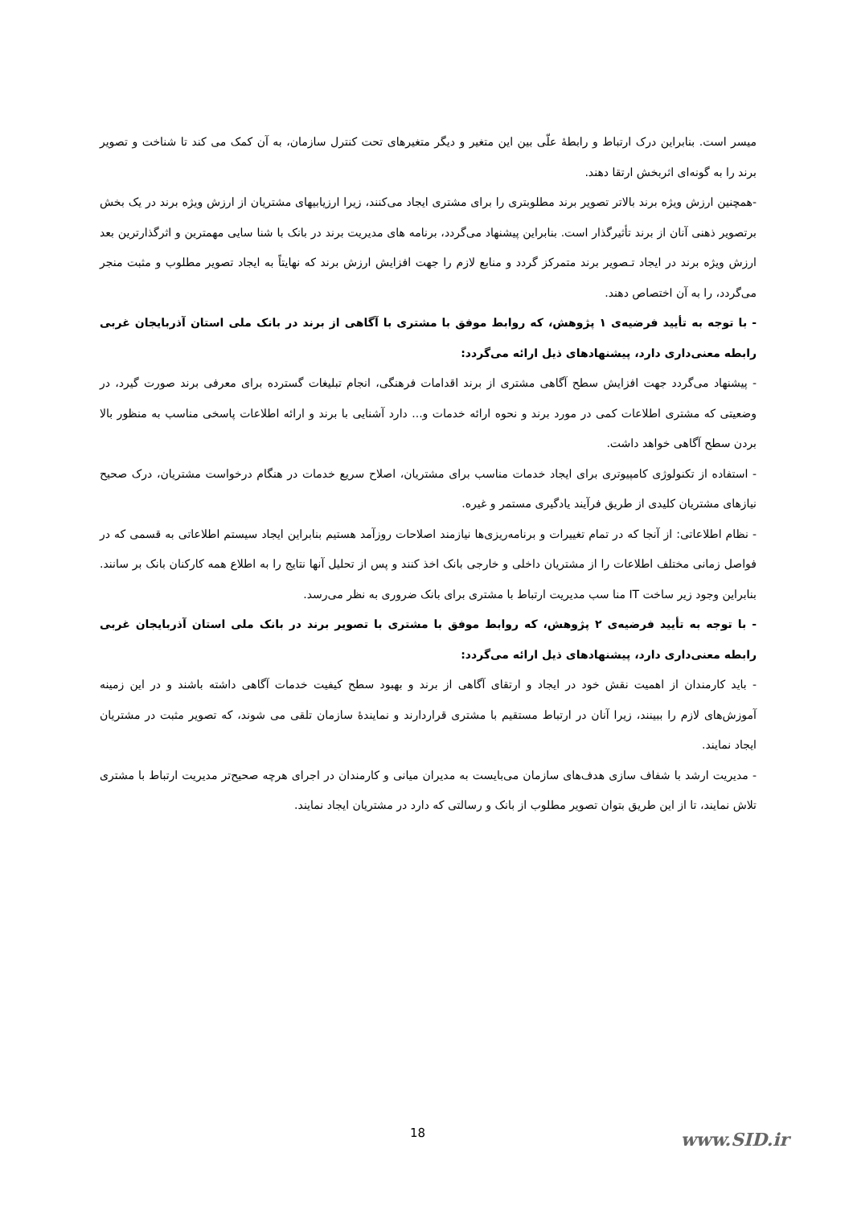میسر است. بنابراین درک ارتباط و رابطهٔ علّی بین این متغیر و دیگر متغیرهای تحت کنترل سازمان، به آن کمک می کند تا شناخت و تصویر برند را به گونه‌ای اثربخش ارتقا دهند.
-همچنین ارزش ویژه برند بالاتر تصویر برند مطلوبتری را برای مشتری ایجاد می‌کنند، زیرا ارزیابیهای مشتریان از ارزش ویژه برند در یک بخش برتصویر ذهنی آنان از برند تأثیرگذار است. بنابراین پیشنهاد می‌گردد، برنامه های مدیریت برند در بانک با شنا سایی مهمترین و اثرگذارترین بعد ارزش ویژه برند در ایجاد تـصویر برند متمرکز گردد و منابع لازم را جهت افزایش ارزش برند که نهایتاً به ایجاد تصویر مطلوب و مثبت منجر می‌گردد، را به آن اختصاص دهند.
- با توجه به تأیید فرضیه‌ی ۱ پژوهش، که روابط موفق با مشتری با آگاهی از برند در بانک ملی استان آذربایجان غربی رابطه معنی‌داری دارد، پیشنهادهای ذیل ارائه می‌گردد:
- پیشنهاد می‌گردد جهت افزایش سطح آگاهی مشتری از برند اقدامات فرهنگی، انجام تبلیغات گسترده برای معرفی برند صورت گیرد، در وضعیتی که مشتری اطلاعات کمی در مورد برند و نحوه ارائه خدمات و... دارد آشنایی با برند و ارائه اطلاعات پاسخی مناسب به منظور بالا بردن سطح آگاهی خواهد داشت.
- استفاده از تکنولوژی کامپیوتری برای ایجاد خدمات مناسب برای مشتریان، اصلاح سریع خدمات در هنگام درخواست مشتریان، درک صحیح نیازهای مشتریان کلیدی از طریق فرآیند یادگیری مستمر و غیره.
- نظام اطلاعاتی: از آنجا که در تمام تغییرات و برنامه‌ریزی‌ها نیازمند اصلاحات روزآمد هستیم بنابراین ایجاد سیستم اطلاعاتی به قسمی که در فواصل زمانی مختلف اطلاعات را از مشتریان داخلی و خارجی بانک اخذ کنند و پس از تحلیل آنها نتایج را به اطلاع همه کارکنان بانک بر سانند. بنابراین وجود زیر ساخت IT منا سب مدیریت ارتباط با مشتری برای بانک ضروری به نظر می‌رسد.
- با توجه به تأیید فرضیه‌ی ۲ پژوهش، که روابط موفق با مشتری با تصویر برند در بانک ملی استان آذربایجان غربی رابطه معنی‌داری دارد، پیشنهادهای ذیل ارائه می‌گردد:
- باید کارمندان از اهمیت نقش خود در ایجاد و ارتقای آگاهی از برند و بهبود سطح کیفیت خدمات آگاهی داشته باشند و در این زمینه آموزش‌های لازم را ببینند، زیرا آنان در ارتباط مستقیم با مشتری قراردارند و نمایندهٔ سازمان تلقی می شوند، که تصویر مثبت در مشتریان ایجاد نمایند.
- مدیریت ارشد با شفاف سازی هدف‌های سازمان می‌بایست به مدیران میانی و کارمندان در اجرای هرچه صحیح‌تر مدیریت ارتباط با مشتری تلاش نمایند، تا از این طریق بتوان تصویر مطلوب از بانک و رسالتی که دارد در مشتریان ایجاد نمایند.
18 www.SID.ir